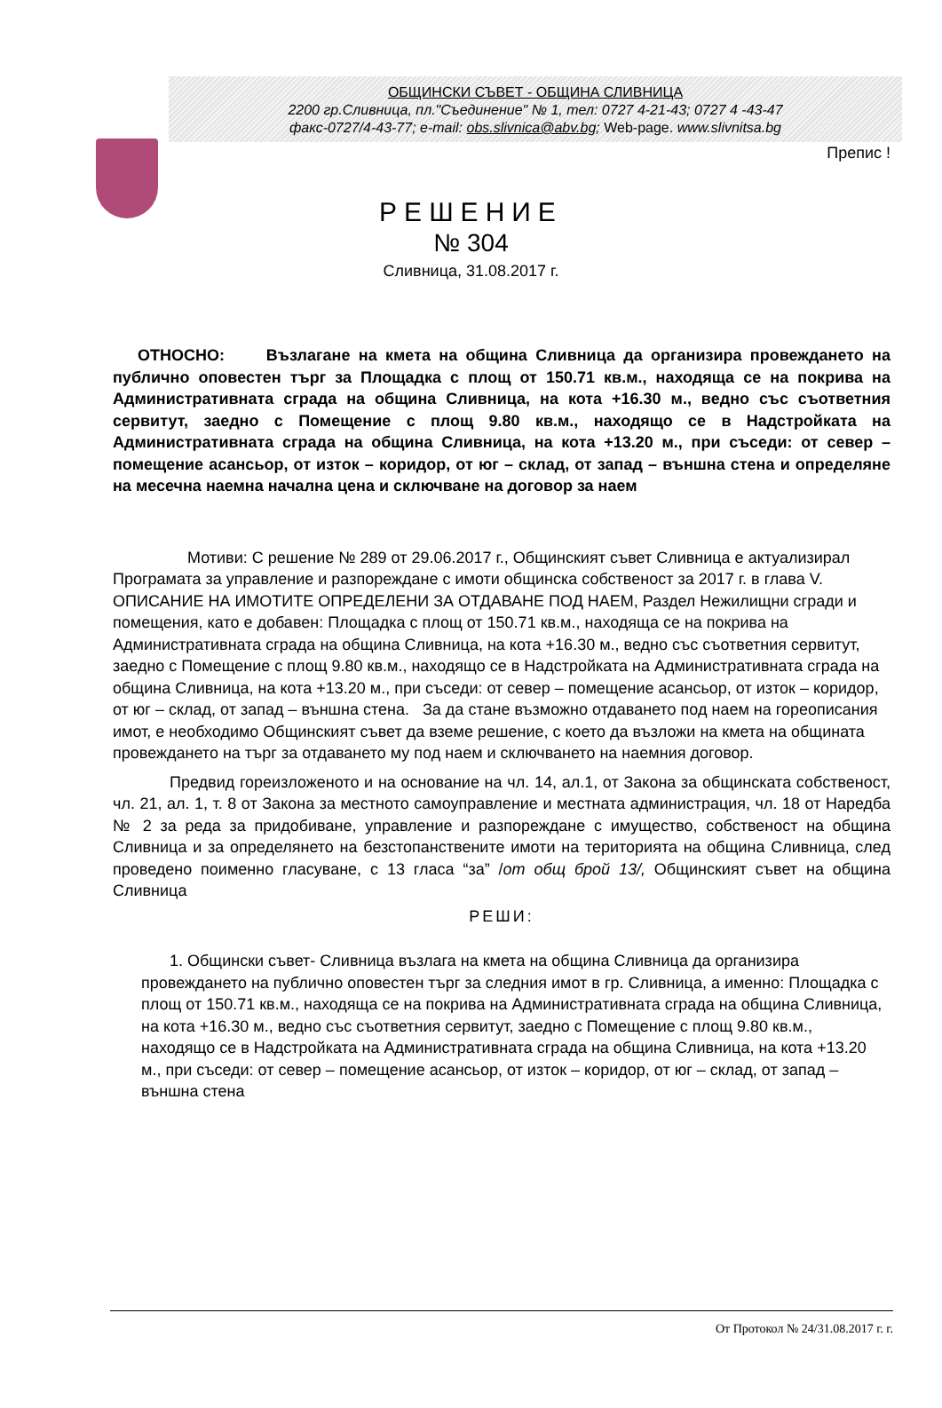ОБЩИНСКИ СЪВЕТ - ОБЩИНА СЛИВНИЦА
2200 гр.Сливница, пл."Съединение" № 1, тел: 0727 4-21-43; 0727 4 -43-47
факс-0727/4-43-77; e-mail: obs.slivnica@abv.bg; Web-page. www.slivnitsa.bg
Препис !
РЕШЕНИЕ
№ 304
Сливница, 31.08.2017 г.
ОТНОСНО: Възлагане на кмета на община Сливница да организира провеждането на публично оповестен търг за Площадка с площ от 150.71 кв.м., находяща се на покрива на Административната сграда на община Сливница, на кота +16.30 м., ведно със съответния сервитут, заедно с Помещение с площ 9.80 кв.м., находящо се в Надстройката на Административната сграда на община Сливница, на кота +13.20 м., при съседи: от север – помещение асансьор, от изток – коридор, от юг – склад, от запад – външна стена и определяне на месечна наемна начална цена и сключване на договор за наем
Мотиви: С решение № 289 от 29.06.2017 г., Общинският съвет Сливница е актуализирал Програмата за управление и разпореждане с имоти общинска собственост за 2017 г. в глава V. ОПИСАНИЕ НА ИМОТИТЕ ОПРЕДЕЛЕНИ ЗА ОТДАВАНЕ ПОД НАЕМ, Раздел Нежилищни сгради и помещения, като е добавен: Площадка с площ от 150.71 кв.м., находяща се на покрива на Административната сграда на община Сливница, на кота +16.30 м., ведно със съответния сервитут, заедно с Помещение с площ 9.80 кв.м., находящо се в Надстройката на Административната сграда на община Сливница, на кота +13.20 м., при съседи: от север – помещение асансьор, от изток – коридор, от юг – склад, от запад – външна стена. За да стане възможно отдаването под наем на гореописания имот, е необходимо Общинският съвет да вземе решение, с което да възложи на кмета на общината провеждането на търг за отдаването му под наем и сключването на наемния договор.
Предвид гореизложеното и на основание на чл. 14, ал.1, от Закона за общинската собственост, чл. 21, ал. 1, т. 8 от Закона за местното самоуправление и местната администрация, чл. 18 от Наредба № 2 за реда за придобиване, управление и разпореждане с имущество, собственост на община Сливница и за определянето на безстопанствените имоти на територията на община Сливница, след проведено поименно гласуване, с 13 гласа “за” /от общ брой 13/, Общинският съвет на община Сливница
РЕШИ:
1. Общински съвет- Сливница възлага на кмета на община Сливница да организира провеждането на публично оповестен търг за следния имот в гр. Сливница, а именно: Площадка с площ от 150.71 кв.м., находяща се на покрива на Административната сграда на община Сливница, на кота +16.30 м., ведно със съответния сервитут, заедно с Помещение с площ 9.80 кв.м., находящо се в Надстройката на Административната сграда на община Сливница, на кота +13.20 м., при съседи: от север – помещение асансьор, от изток – коридор, от юг – склад, от запад – външна стена
От Протокол № 24/31.08.2017 г. г.